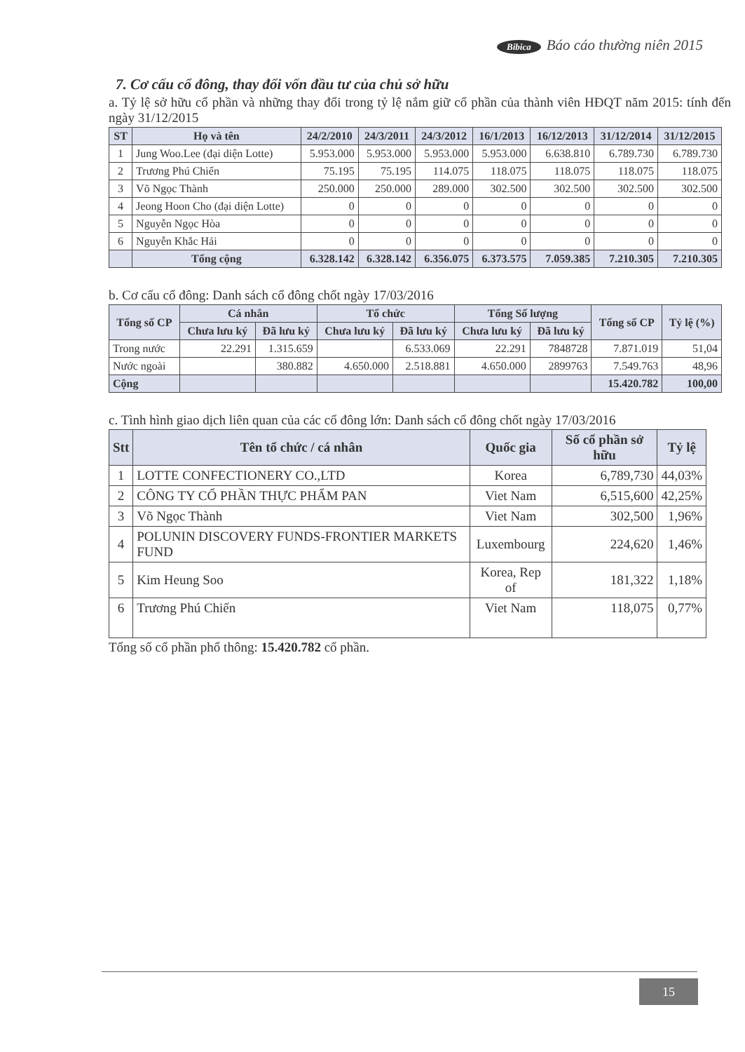Bibica Báo cáo thường niên 2015
7. Cơ cấu cổ đông, thay đổi vốn đầu tư của chủ sở hữu
a. Tỷ lệ sở hữu cổ phần và những thay đổi trong tỷ lệ nắm giữ cổ phần của thành viên HĐQT năm 2015: tính đến ngày 31/12/2015
| ST | Họ và tên | 24/2/2010 | 24/3/2011 | 24/3/2012 | 16/1/2013 | 16/12/2013 | 31/12/2014 | 31/12/2015 |
| --- | --- | --- | --- | --- | --- | --- | --- | --- |
| 1 | Jung Woo.Lee (đại diện Lotte) | 5.953.000 | 5.953.000 | 5.953.000 | 5.953.000 | 6.638.810 | 6.789.730 | 6.789.730 |
| 2 | Trương Phú Chiến | 75.195 | 75.195 | 114.075 | 118.075 | 118.075 | 118.075 | 118.075 |
| 3 | Võ Ngọc Thành | 250.000 | 250.000 | 289.000 | 302.500 | 302.500 | 302.500 | 302.500 |
| 4 | Jeong Hoon Cho (đại diện Lotte) | 0 | 0 | 0 | 0 | 0 | 0 | 0 |
| 5 | Nguyễn Ngọc Hòa | 0 | 0 | 0 | 0 | 0 | 0 | 0 |
| 6 | Nguyễn Khắc Hải | 0 | 0 | 0 | 0 | 0 | 0 | 0 |
| | Tổng cộng | 6.328.142 | 6.328.142 | 6.356.075 | 6.373.575 | 7.059.385 | 7.210.305 | 7.210.305 |
b. Cơ cấu cổ đông: Danh sách cổ đông chốt ngày 17/03/2016
| Tổng số CP | Cá nhân | | Tổ chức | | Tổng Số lượng | | Tổng số CP | Tỷ lệ (%) |
| --- | --- | --- | --- | --- | --- | --- | --- | --- |
| | Chưa lưu ký | Đã lưu ký | Chưa lưu ký | Đã lưu ký | Chưa lưu ký | Đã lưu ký | | |
| Trong nước | 22.291 | 1.315.659 | | 6.533.069 | 22.291 | 7848728 | 7.871.019 | 51,04 |
| Nước ngoài | | 380.882 | 4.650.000 | 2.518.881 | 4.650.000 | 2899763 | 7.549.763 | 48,96 |
| Cộng | | | | | | | 15.420.782 | 100,00 |
c. Tình hình giao dịch liên quan của các cổ đông lớn: Danh sách cổ đông chốt ngày 17/03/2016
| Stt | Tên tổ chức / cá nhân | Quốc gia | Số cổ phần sở hữu | Tỷ lệ |
| --- | --- | --- | --- | --- |
| 1 | LOTTE CONFECTIONERY CO.,LTD | Korea | 6,789,730 | 44,03% |
| 2 | CÔNG TY CỔ PHẦN THỰC PHẨM PAN | Viet Nam | 6,515,600 | 42,25% |
| 3 | Võ Ngọc Thành | Viet Nam | 302,500 | 1,96% |
| 4 | POLUNIN DISCOVERY FUNDS-FRONTIER MARKETS FUND | Luxembourg | 224,620 | 1,46% |
| 5 | Kim Heung Soo | Korea, Rep of | 181,322 | 1,18% |
| 6 | Trương Phú Chiến | Viet Nam | 118,075 | 0,77% |
Tổng số cổ phần phổ thông: 15.420.782 cổ phần.
15